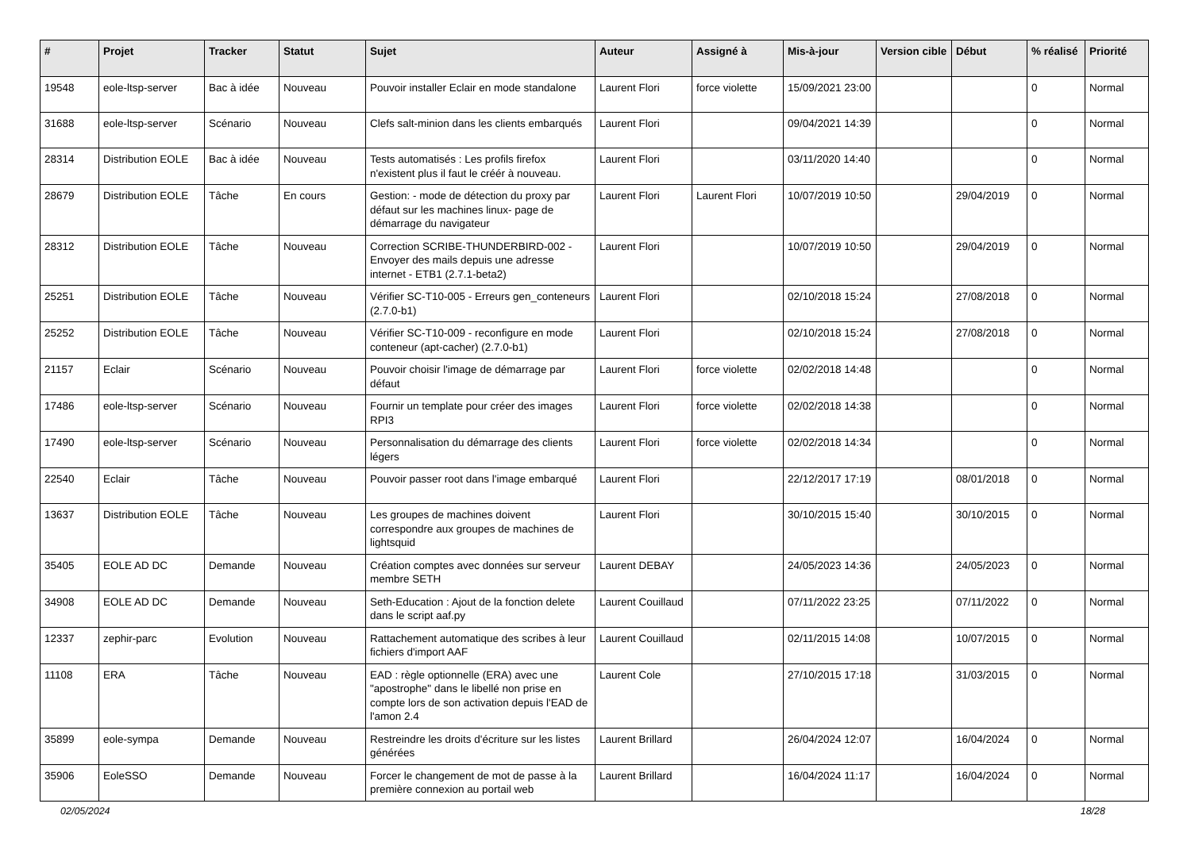| # | Projet | Tracker | Statut | Sujet | Auteur | Assigné à | Mis-à-jour | Version cible | Début | % réalisé | Priorité |
| --- | --- | --- | --- | --- | --- | --- | --- | --- | --- | --- | --- |
| 19548 | eole-ltsp-server | Bac à idée | Nouveau | Pouvoir installer Eclair en mode standalone | Laurent Flori | force violette | 15/09/2021 23:00 | | | 0 | Normal |
| 31688 | eole-ltsp-server | Scénario | Nouveau | Clefs salt-minion dans les clients embarqués | Laurent Flori | | 09/04/2021 14:39 | | | 0 | Normal |
| 28314 | Distribution EOLE | Bac à idée | Nouveau | Tests automatisés : Les profils firefox n'existent plus il faut le créér à nouveau. | Laurent Flori | | 03/11/2020 14:40 | | | 0 | Normal |
| 28679 | Distribution EOLE | Tâche | En cours | Gestion: - mode de détection du proxy par défaut sur les machines linux- page de démarrage du navigateur | Laurent Flori | Laurent Flori | 10/07/2019 10:50 | | 29/04/2019 | 0 | Normal |
| 28312 | Distribution EOLE | Tâche | Nouveau | Correction SCRIBE-THUNDERBIRD-002 - Envoyer des mails depuis une adresse internet - ETB1 (2.7.1-beta2) | Laurent Flori | | 10/07/2019 10:50 | | 29/04/2019 | 0 | Normal |
| 25251 | Distribution EOLE | Tâche | Nouveau | Vérifier SC-T10-005 - Erreurs gen_conteneurs (2.7.0-b1) | Laurent Flori | | 02/10/2018 15:24 | | 27/08/2018 | 0 | Normal |
| 25252 | Distribution EOLE | Tâche | Nouveau | Vérifier SC-T10-009 - reconfigure en mode conteneur (apt-cacher) (2.7.0-b1) | Laurent Flori | | 02/10/2018 15:24 | | 27/08/2018 | 0 | Normal |
| 21157 | Eclair | Scénario | Nouveau | Pouvoir choisir l'image de démarrage par défaut | Laurent Flori | force violette | 02/02/2018 14:48 | | | 0 | Normal |
| 17486 | eole-ltsp-server | Scénario | Nouveau | Fournir un template pour créer des images RPI3 | Laurent Flori | force violette | 02/02/2018 14:38 | | | 0 | Normal |
| 17490 | eole-ltsp-server | Scénario | Nouveau | Personnalisation du démarrage des clients légers | Laurent Flori | force violette | 02/02/2018 14:34 | | | 0 | Normal |
| 22540 | Eclair | Tâche | Nouveau | Pouvoir passer root dans l'image embarqué | Laurent Flori | | 22/12/2017 17:19 | | 08/01/2018 | 0 | Normal |
| 13637 | Distribution EOLE | Tâche | Nouveau | Les groupes de machines doivent correspondre aux groupes de machines de lightsquid | Laurent Flori | | 30/10/2015 15:40 | | 30/10/2015 | 0 | Normal |
| 35405 | EOLE AD DC | Demande | Nouveau | Création comptes avec données sur serveur membre SETH | Laurent DEBAY | | 24/05/2023 14:36 | | 24/05/2023 | 0 | Normal |
| 34908 | EOLE AD DC | Demande | Nouveau | Seth-Education : Ajout de la fonction delete dans le script aaf.py | Laurent Couillaud | | 07/11/2022 23:25 | | 07/11/2022 | 0 | Normal |
| 12337 | zephir-parc | Evolution | Nouveau | Rattachement automatique des scribes à leur fichiers d'import AAF | Laurent Couillaud | | 02/11/2015 14:08 | | 10/07/2015 | 0 | Normal |
| 11108 | ERA | Tâche | Nouveau | EAD : règle optionnelle (ERA) avec une "apostrophe" dans le libellé non prise en compte lors de son activation depuis l'EAD de l'amon 2.4 | Laurent Cole | | 27/10/2015 17:18 | | 31/03/2015 | 0 | Normal |
| 35899 | eole-sympa | Demande | Nouveau | Restreindre les droits d'écriture sur les listes générées | Laurent Brillard | | 26/04/2024 12:07 | | 16/04/2024 | 0 | Normal |
| 35906 | EoleSSO | Demande | Nouveau | Forcer le changement de mot de passe à la première connexion au portail web | Laurent Brillard | | 16/04/2024 11:17 | | 16/04/2024 | 0 | Normal |
02/05/2024 18/28